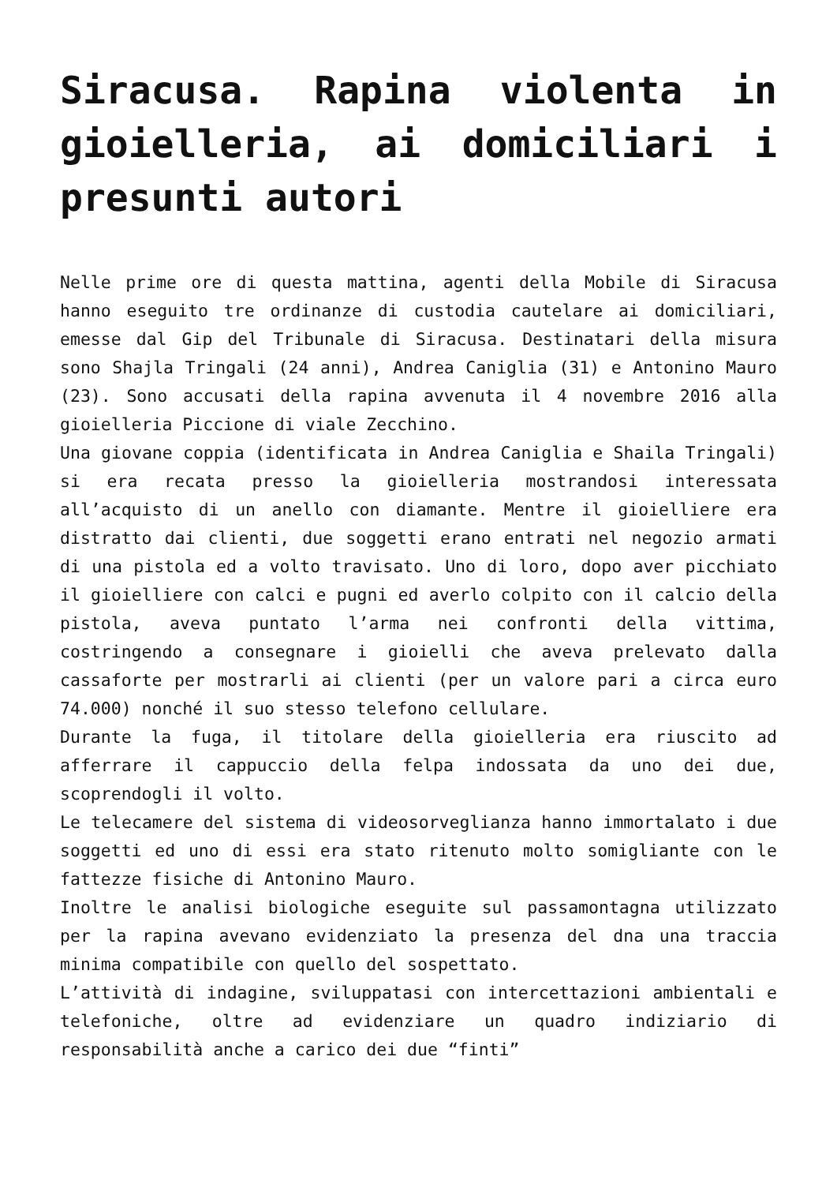Siracusa. Rapina violenta in gioielleria, ai domiciliari i presunti autori
Nelle prime ore di questa mattina, agenti della Mobile di Siracusa hanno eseguito tre ordinanze di custodia cautelare ai domiciliari, emesse dal Gip del Tribunale di Siracusa. Destinatari della misura sono Shajla Tringali (24 anni), Andrea Caniglia (31) e Antonino Mauro (23). Sono accusati della rapina avvenuta il 4 novembre 2016 alla gioielleria Piccione di viale Zecchino.
Una giovane coppia (identificata in Andrea Caniglia e Shaila Tringali) si era recata presso la gioielleria mostrandosi interessata all’acquisto di un anello con diamante. Mentre il gioielliere era distratto dai clienti, due soggetti erano entrati nel negozio armati di una pistola ed a volto travisato. Uno di loro, dopo aver picchiato il gioielliere con calci e pugni ed averlo colpito con il calcio della pistola, aveva puntato l’arma nei confronti della vittima, costringendo a consegnare i gioielli che aveva prelevato dalla cassaforte per mostrarli ai clienti (per un valore pari a circa euro 74.000) nonché il suo stesso telefono cellulare.
Durante la fuga, il titolare della gioielleria era riuscito ad afferrare il cappuccio della felpa indossata da uno dei due, scoprendogli il volto.
Le telecamere del sistema di videosorveglianza hanno immortalato i due soggetti ed uno di essi era stato ritenuto molto somigliante con le fattezze fisiche di Antonino Mauro.
Inoltre le analisi biologiche eseguite sul passamontagna utilizzato per la rapina avevano evidenziato la presenza del dna una traccia minima compatibile con quello del sospettato.
L’attività di indagine, sviluppatasi con intercettazioni ambientali e telefoniche, oltre ad evidenziare un quadro indiziario di responsabilità anche a carico dei due “finti”